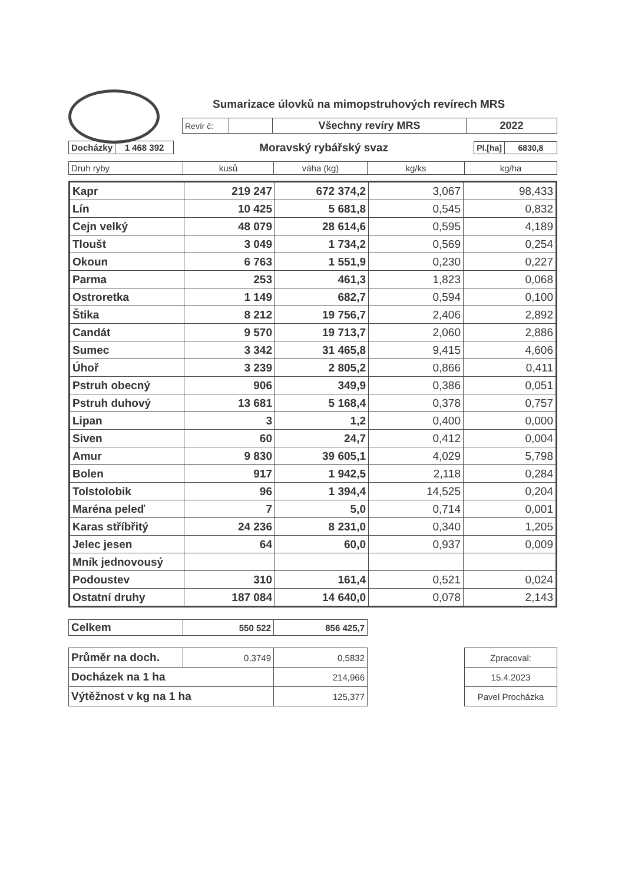Sumarizace úlovků na mimopstruhových revírech MRS
| Revír č: | | Všechny revíry MRS | 2022 |
| Docházky | 1 468 392 |
Moravský rybářský svaz
| Pl.[ha] | 6830,8 |
| Druh ryby | kusů | váha (kg) | kg/ks | kg/ha |
| Kapr | 219 247 | 672 374,2 | 3,067 | 98,433 |
| Lín | 10 425 | 5 681,8 | 0,545 | 0,832 |
| Cejn velký | 48 079 | 28 614,6 | 0,595 | 4,189 |
| Tloušt | 3 049 | 1 734,2 | 0,569 | 0,254 |
| Okoun | 6 763 | 1 551,9 | 0,230 | 0,227 |
| Parma | 253 | 461,3 | 1,823 | 0,068 |
| Ostroretka | 1 149 | 682,7 | 0,594 | 0,100 |
| Štika | 8 212 | 19 756,7 | 2,406 | 2,892 |
| Candát | 9 570 | 19 713,7 | 2,060 | 2,886 |
| Sumec | 3 342 | 31 465,8 | 9,415 | 4,606 |
| Úhoř | 3 239 | 2 805,2 | 0,866 | 0,411 |
| Pstruh obecný | 906 | 349,9 | 0,386 | 0,051 |
| Pstruh duhový | 13 681 | 5 168,4 | 0,378 | 0,757 |
| Lipan | 3 | 1,2 | 0,400 | 0,000 |
| Siven | 60 | 24,7 | 0,412 | 0,004 |
| Amur | 9 830 | 39 605,1 | 4,029 | 5,798 |
| Bolen | 917 | 1 942,5 | 2,118 | 0,284 |
| Tolstolobik | 96 | 1 394,4 | 14,525 | 0,204 |
| Maréna peleď | 7 | 5,0 | 0,714 | 0,001 |
| Karas stříbřitý | 24 236 | 8 231,0 | 0,340 | 1,205 |
| Jelec jesen | 64 | 60,0 | 0,937 | 0,009 |
| Mník jednovousý | | | | |
| Podoustev | 310 | 161,4 | 0,521 | 0,024 |
| Ostatní druhy | 187 084 | 14 640,0 | 0,078 | 2,143 |
| Celkem | 550 522 | 856 425,7 |
| Průměr na doch. | 0,3749 | 0,5832 |
| Docházek na 1 ha | | 214,966 |
| Výtěžnost v kg na 1 ha | | 125,377 |
| Zpracoval: |
| 15.4.2023 |
| Pavel Procházka |